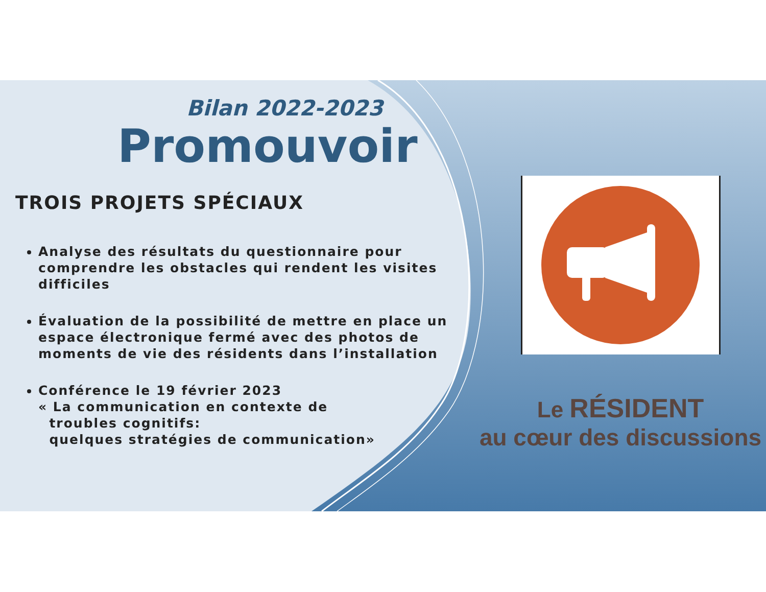Bilan 2022-2023
Promouvoir
TROIS PROJETS SPÉCIAUX
Analyse des résultats du questionnaire pour comprendre les obstacles qui rendent les visites difficiles
Évaluation de la possibilité de mettre en place un espace électronique fermé avec des photos de moments de vie des résidents dans l’installation
Conférence le 19 février 2023
« La communication en contexte de
troubles cognitifs:
quelques stratégies de communication»
Le RÉSIDENT
au cœur des discussions